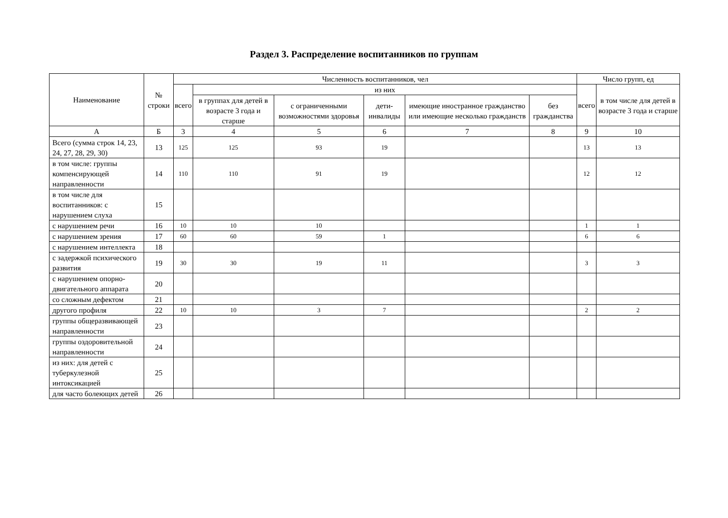Раздел 3. Распределение воспитанников по группам
| Наименование | № строки | Численность воспитанников, чел | | | | | | Число групп, ед | |
| --- | --- | --- | --- | --- | --- | --- | --- | --- | --- |
| | | всего | из них | | | | | всего | в том числе для детей в возрасте 3 года и старше |
| | | | в группах для детей в возрасте 3 года и старше | с ограниченными возможностями здоровья | дети-инвалиды | имеющие иностранное гражданство или имеющие несколько гражданств | без гражданства | | |
| А | Б | 3 | 4 | 5 | 6 | 7 | 8 | 9 | 10 |
| Всего (сумма строк 14, 23, 24, 27, 28, 29, 30) | 13 | 125 | 125 | 93 | 19 | | | 13 | 13 |
| в том числе: группы компенсирующей направленности | 14 | 110 | 110 | 91 | 19 | | | 12 | 12 |
| в том числе для воспитанников: с нарушением слуха | 15 | | | | | | | | |
| с нарушением речи | 16 | 10 | 10 | 10 | | | | 1 | 1 |
| с нарушением зрения | 17 | 60 | 60 | 59 | 1 | | | 6 | 6 |
| с нарушением интеллекта | 18 | | | | | | | | |
| с задержкой психического развития | 19 | 30 | 30 | 19 | 11 | | | 3 | 3 |
| с нарушением опорно-двигательного аппарата | 20 | | | | | | | | |
| со сложным дефектом | 21 | | | | | | | | |
| другого профиля | 22 | 10 | 10 | 3 | 7 | | | 2 | 2 |
| группы общеразвивающей направленности | 23 | | | | | | | | |
| группы оздоровительной направленности | 24 | | | | | | | | |
| из них: для детей с туберкулезной интоксикацией | 25 | | | | | | | | |
| для часто болеющих детей | 26 | | | | | | | | |